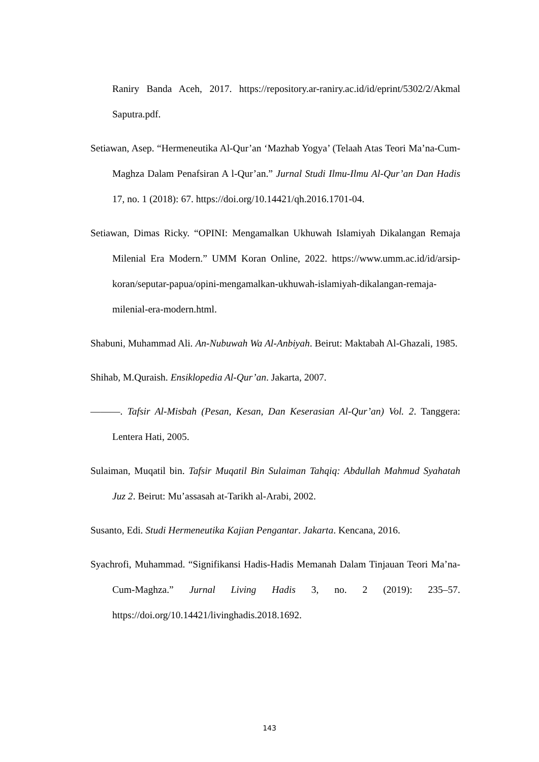Raniry Banda Aceh, 2017. https://repository.ar-raniry.ac.id/id/eprint/5302/2/Akmal Saputra.pdf.
Setiawan, Asep. “Hermeneutika Al-Qur’an ‘Mazhab Yogya’ (Telaah Atas Teori Ma’na-Cum-Maghza Dalam Penafsiran A l-Qur’an.” Jurnal Studi Ilmu-Ilmu Al-Qur’an Dan Hadis 17, no. 1 (2018): 67. https://doi.org/10.14421/qh.2016.1701-04.
Setiawan, Dimas Ricky. “OPINI: Mengamalkan Ukhuwah Islamiyah Dikalangan Remaja Milenial Era Modern.” UMM Koran Online, 2022. https://www.umm.ac.id/id/arsip-koran/seputar-papua/opini-mengamalkan-ukhuwah-islamiyah-dikalangan-remaja-milenial-era-modern.html.
Shabuni, Muhammad Ali. An-Nubuwah Wa Al-Anbiyah. Beirut: Maktabah Al-Ghazali, 1985.
Shihab, M.Quraish. Ensiklopedia Al-Qur’an. Jakarta, 2007.
———. Tafsir Al-Misbah (Pesan, Kesan, Dan Keserasian Al-Qur’an) Vol. 2. Tanggera: Lentera Hati, 2005.
Sulaiman, Muqatil bin. Tafsir Muqatil Bin Sulaiman Tahqiq: Abdullah Mahmud Syahatah Juz 2. Beirut: Mu’assasah at-Tarikh al-Arabi, 2002.
Susanto, Edi. Studi Hermeneutika Kajian Pengantar. Jakarta. Kencana, 2016.
Syachrofi, Muhammad. “Signifikansi Hadis-Hadis Memanah Dalam Tinjauan Teori Ma’na-Cum-Maghza.” Jurnal Living Hadis 3, no. 2 (2019): 235–57. https://doi.org/10.14421/livinghadis.2018.1692.
143